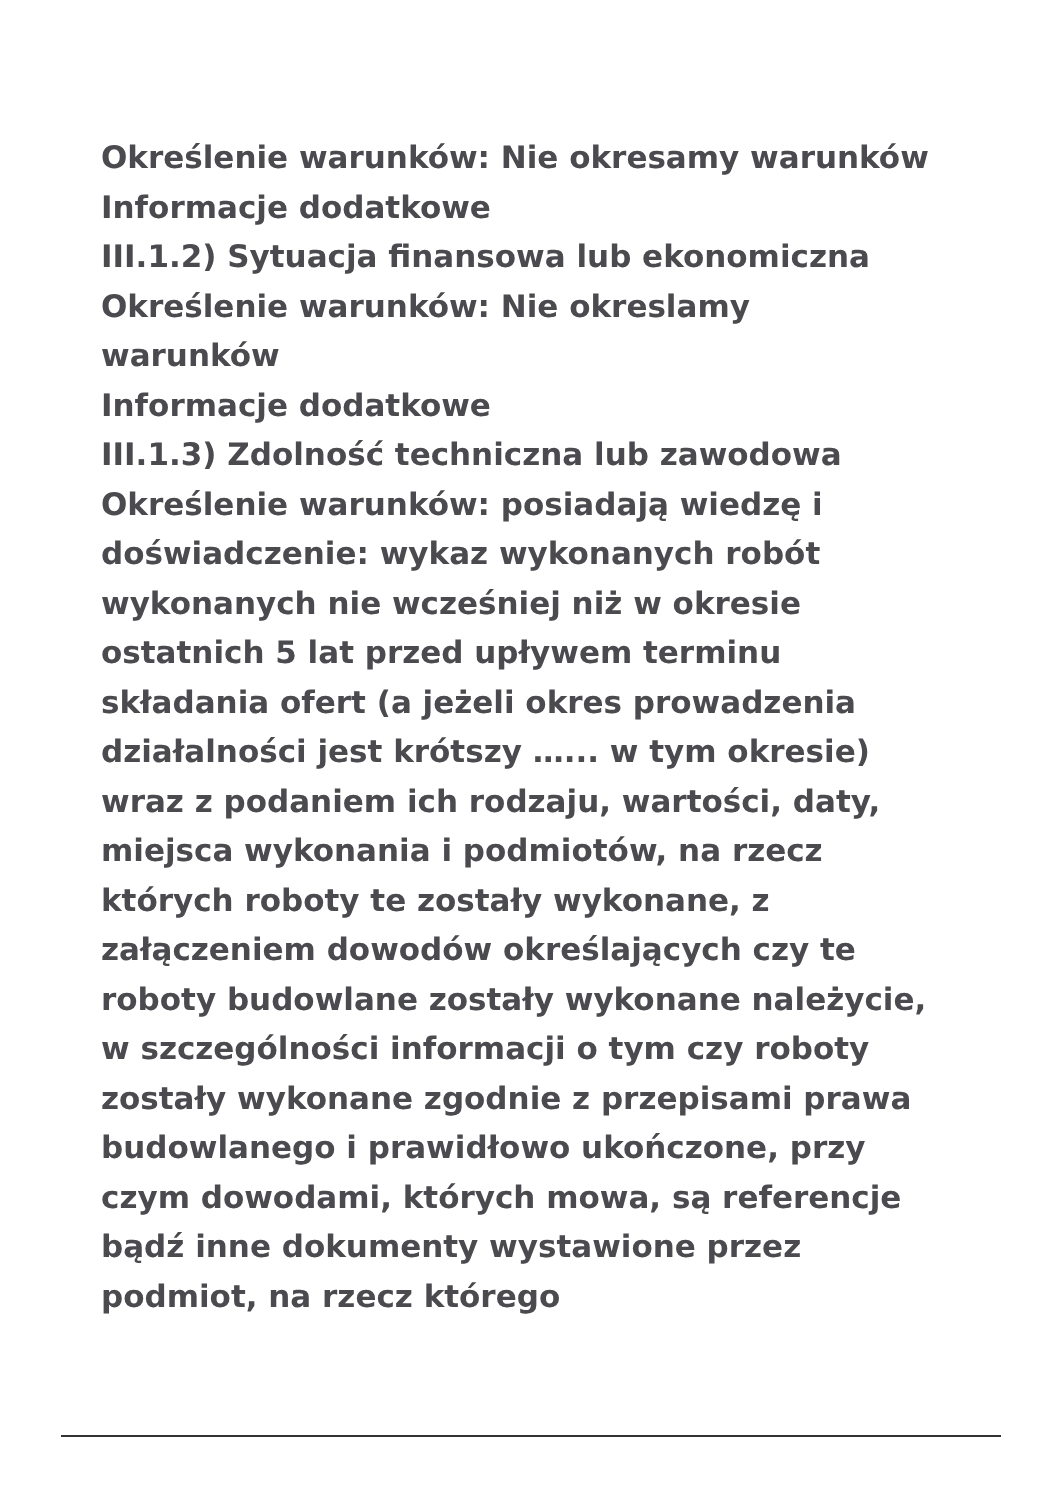Określenie warunków: Nie okresamy warunków
Informacje dodatkowe
III.1.2) Sytuacja finansowa lub ekonomiczna
Określenie warunków: Nie okreslamy warunków
Informacje dodatkowe
III.1.3) Zdolność techniczna lub zawodowa
Określenie warunków: posiadają wiedzę i doświadczenie: wykaz wykonanych robót wykonanych nie wcześniej niż w okresie ostatnich 5 lat przed upływem terminu składania ofert (a jeżeli okres prowadzenia działalności jest krótszy …... w tym okresie) wraz z podaniem ich rodzaju, wartości, daty, miejsca wykonania i podmiotów, na rzecz których roboty te zostały wykonane, z załączeniem dowodów określających czy te roboty budowlane zostały wykonane należycie, w szczególności informacji o tym czy roboty zostały wykonane zgodnie z przepisami prawa budowlanego i prawidłowo ukończone, przy czym dowodami, których mowa, są referencje bądź inne dokumenty wystawione przez podmiot, na rzecz którego